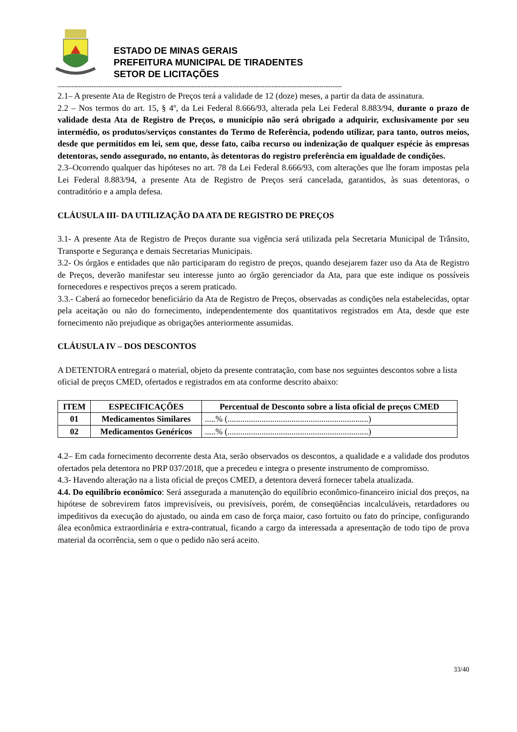ESTADO DE MINAS GERAIS
PREFEITURA MUNICIPAL DE TIRADENTES
SETOR DE LICITAÇÕES
-----------------------------------------------------------------------------------------------------------------------------
2.1– A presente Ata de Registro de Preços terá a validade de 12 (doze) meses, a partir da data de assinatura.
2.2 – Nos termos do art. 15, § 4º, da Lei Federal 8.666/93, alterada pela Lei Federal 8.883/94, durante o prazo de validade desta Ata de Registro de Preços, o município não será obrigado a adquirir, exclusivamente por seu intermédio, os produtos/serviços constantes do Termo de Referência, podendo utilizar, para tanto, outros meios, desde que permitidos em lei, sem que, desse fato, caiba recurso ou indenização de qualquer espécie às empresas detentoras, sendo assegurado, no entanto, às detentoras do registro preferência em igualdade de condições.
2.3–Ocorrendo qualquer das hipóteses no art. 78 da Lei Federal 8.666/93, com alterações que lhe foram impostas pela Lei Federal 8.883/94, a presente Ata de Registro de Preços será cancelada, garantidos, às suas detentoras, o contraditório e a ampla defesa.
CLÁUSULA III- DA UTILIZAÇÃO DA ATA DE REGISTRO DE PREÇOS
3.1- A presente Ata de Registro de Preços durante sua vigência será utilizada pela Secretaria Municipal de Trânsito, Transporte e Segurança e demais Secretarias Municipais.
3.2- Os órgãos e entidades que não participaram do registro de preços, quando desejarem fazer uso da Ata de Registro de Preços, deverão manifestar seu interesse junto ao órgão gerenciador da Ata, para que este indique os possíveis fornecedores e respectivos preços a serem praticado.
3.3.- Caberá ao fornecedor beneficiário da Ata de Registro de Preços, observadas as condições nela estabelecidas, optar pela aceitação ou não do fornecimento, independentemente dos quantitativos registrados em Ata, desde que este fornecimento não prejudique as obrigações anteriormente assumidas.
CLÁUSULA IV – DOS DESCONTOS
A DETENTORA entregará o material, objeto da presente contratação, com base nos seguintes descontos sobre a lista oficial de preços CMED, ofertados e registrados em ata conforme descrito abaixo:
| ITEM | ESPECIFICAÇÕES | Percentual de Desconto sobre a lista oficial de preços CMED |
| --- | --- | --- |
| 01 | Medicamentos Similares | .....% (..................................................................) |
| 02 | Medicamentos Genéricos | .....% (..................................................................) |
4.2– Em cada fornecimento decorrente desta Ata, serão observados os descontos, a qualidade e a validade dos produtos ofertados pela detentora no PRP 037/2018, que a precedeu e integra o presente instrumento de compromisso.
4.3- Havendo alteração na a lista oficial de preços CMED, a detentora deverá fornecer tabela atualizada.
4.4. Do equilíbrio econômico: Será assegurada a manutenção do equilíbrio econômico-financeiro inicial dos preços, na hipótese de sobrevirem fatos imprevisíveis, ou previsíveis, porém, de conseqüências incalculáveis, retardadores ou impeditivos da execução do ajustado, ou ainda em caso de força maior, caso fortuito ou fato do príncipe, configurando álea econômica extraordinária e extra-contratual, ficando a cargo da interessada a apresentação de todo tipo de prova material da ocorrência, sem o que o pedido não será aceito.
33/40